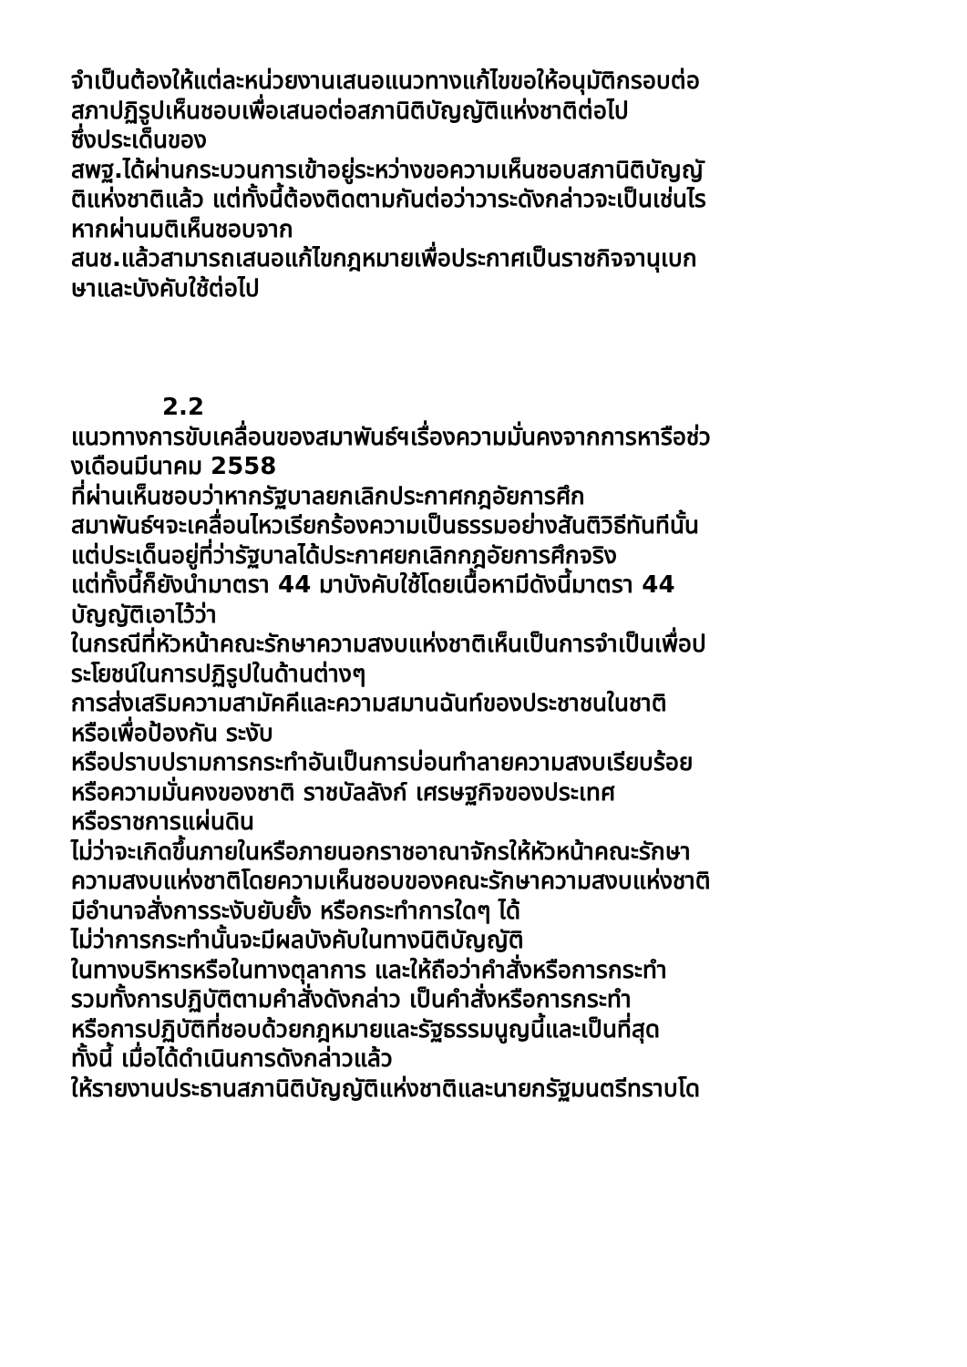จำเป็นต้องให้แต่ละหน่วยงานเสนอแนวทางแก้ไขขอให้อนุมัติกรอบต่อ
สภาปฏิรูปเห็นชอบเพื่อเสนอต่อสภานิติบัญญัติแห่งชาติต่อไป
ซึ่งประเด็นของ
สพฐ.ได้ผ่านกระบวนการเข้าอยู่ระหว่างขอความเห็นชอบสภานิติบัญญั
ติแห่งชาติแล้ว แต่ทั้งนี้ต้องติดตามกันต่อว่าวาระดังกล่าวจะเป็นเช่นไร
หากผ่านมติเห็นชอบจาก
สนช.แล้วสามารถเสนอแก้ไขกฎหมายเพื่อประกาศเป็นราชกิจจานุเบก
ษาและบังคับใช้ต่อไป
2.2
แนวทางการขับเคลื่อนของสมาพันธ์ฯเรื่องความมั่นคงจากการหารือช่ว
งเดือนมีนาคม 2558
ที่ผ่านเห็นชอบว่าหากรัฐบาลยกเลิกประกาศกฎอัยการศึก
สมาพันธ์ฯจะเคลื่อนไหวเรียกร้องความเป็นธรรมอย่างสันติวิธีทันทีนั้น
แต่ประเด็นอยู่ที่ว่ารัฐบาลได้ประกาศยกเลิกกฎอัยการศึกจริง
แต่ทั้งนี้ก็ยังนำมาตรา 44 มาบังคับใช้โดยเนื้อหามีดังนี้มาตรา 44
บัญญัติเอาไว้ว่า
ในกรณีที่หัวหน้าคณะรักษาความสงบแห่งชาติเห็นเป็นการจำเป็นเพื่อป
ระโยชน์ในการปฏิรูปในด้านต่างๆ
การส่งเสริมความสามัคคีและความสมานฉันท์ของประชาชนในชาติ
หรือเพื่อป้องกัน ระงับ
หรือปราบปรามการกระทำอันเป็นการบ่อนทำลายความสงบเรียบร้อย
หรือความมั่นคงของชาติ ราชบัลลังก์ เศรษฐกิจของประเทศ
หรือราชการแผ่นดิน
ไม่ว่าจะเกิดขึ้นภายในหรือภายนอกราชอาณาจักรให้หัวหน้าคณะรักษา
ความสงบแห่งชาติโดยความเห็นชอบของคณะรักษาความสงบแห่งชาติ
มีอำนาจสั่งการระงับยับยั้ง หรือกระทำการใดๆ ได้
ไม่ว่าการกระทำนั้นจะมีผลบังคับในทางนิติบัญญัติ
ในทางบริหารหรือในทางตุลาการ และให้ถือว่าคำสั่งหรือการกระทำ
รวมทั้งการปฏิบัติตามคำสั่งดังกล่าว เป็นคำสั่งหรือการกระทำ
หรือการปฏิบัติที่ชอบด้วยกฎหมายและรัฐธรรมนูญนี้และเป็นที่สุด
ทั้งนี้ เมื่อได้ดำเนินการดังกล่าวแล้ว
ให้รายงานประธานสภานิติบัญญัติแห่งชาติและนายกรัฐมนตรีทราบโด